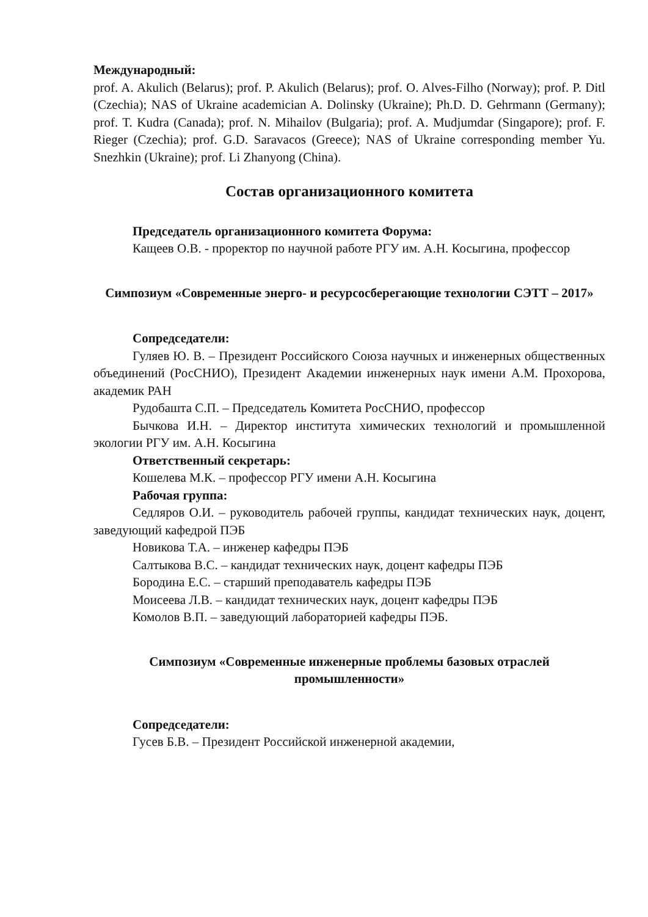Международный:
prof. A. Akulich (Belarus); prof. P. Akulich (Belarus); prof. O. Alves-Filho (Norway); prof. P. Ditl (Czechia); NAS of Ukraine academician A. Dolinsky (Ukraine); Ph.D. D. Gehrmann (Germany); prof. T. Kudra (Canada); prof. N. Mihailov (Bulgaria); prof. A. Mudjumdar (Singapore); prof. F. Rieger (Czechia); prof. G.D. Saravacos (Greece); NAS of Ukraine corresponding member Yu. Snezhkin (Ukraine); prof. Li Zhanyong (China).
Состав организационного комитета
Председатель организационного комитета Форума:
Кащеев О.В. - проректор по научной работе РГУ им. А.Н. Косыгина, профессор
Симпозиум «Современные энерго- и ресурсосберегающие технологии СЭТТ – 2017»
Сопредседатели:
Гуляев Ю. В. – Президент Российского Союза научных и инженерных общественных объединений (РосСНИО), Президент Академии инженерных наук имени А.М. Прохорова, академик РАН
Рудобашта С.П. – Председатель Комитета РосСНИО, профессор
Бычкова И.Н. – Директор института химических технологий и промышленной экологии РГУ им. А.Н. Косыгина
Ответственный секретарь:
Кошелева М.К. – профессор РГУ имени А.Н. Косыгина
Рабочая группа:
Седляров О.И. – руководитель рабочей группы, кандидат технических наук, доцент, заведующий кафедрой ПЭБ
Новикова Т.А. – инженер кафедры ПЭБ
Салтыкова В.С. – кандидат технических наук, доцент кафедры ПЭБ
Бородина Е.С. – старший преподаватель кафедры ПЭБ
Моисеева Л.В. – кандидат технических наук, доцент кафедры ПЭБ
Комолов В.П. – заведующий лабораторией кафедры ПЭБ.
Симпозиум «Современные инженерные проблемы базовых отраслей промышленности»
Сопредседатели:
Гусев Б.В. – Президент Российской инженерной академии,